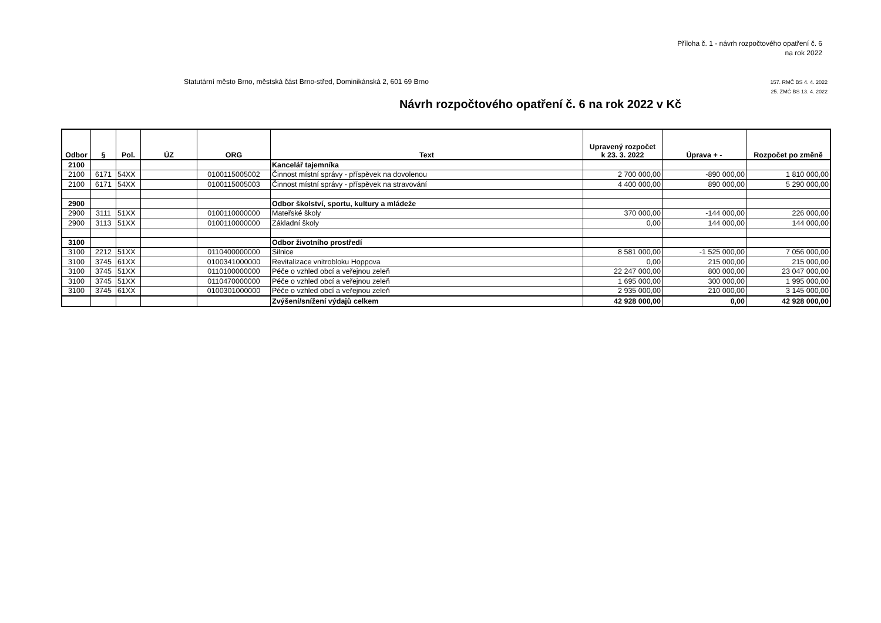Příloha č. 1 - návrh rozpočtového opatření č. 6
na rok 2022
Statutární město Brno, městská část Brno-střed, Dominikánská 2, 601 69 Brno
157. RMČ BS 4. 4. 2022
25. ZMČ BS 13. 4. 2022
Návrh rozpočtového opatření č. 6 na rok 2022 v Kč
| Odbor | § | Pol. | ÚZ | ORG | Text | Upravený rozpočet k 23. 3. 2022 | Úprava + - | Rozpočet po změně |
| --- | --- | --- | --- | --- | --- | --- | --- | --- |
| 2100 | | | | | Kancelář tajemníka | | | |
| 2100 | 6171 | 54XX | | 0100115005002 | Činnost místní správy - příspěvek na dovolenou | 2 700 000,00 | -890 000,00 | 1 810 000,00 |
| 2100 | 6171 | 54XX | | 0100115005003 | Činnost místní správy - příspěvek na stravování | 4 400 000,00 | 890 000,00 | 5 290 000,00 |
| 2900 | | | | | Odbor školství, sportu, kultury a mládeže | | | |
| 2900 | 3111 | 51XX | | 0100110000000 | Mateřské školy | 370 000,00 | -144 000,00 | 226 000,00 |
| 2900 | 3113 | 51XX | | 0100110000000 | Základní školy | 0,00 | 144 000,00 | 144 000,00 |
| 3100 | | | | | Odbor životního prostředí | | | |
| 3100 | 2212 | 51XX | | 0110400000000 | Silnice | 8 581 000,00 | -1 525 000,00 | 7 056 000,00 |
| 3100 | 3745 | 61XX | | 0100341000000 | Revitalizace vnitrobloku Hoppova | 0,00 | 215 000,00 | 215 000,00 |
| 3100 | 3745 | 51XX | | 0110100000000 | Péče o vzhled obcí a veřejnou zeleň | 22 247 000,00 | 800 000,00 | 23 047 000,00 |
| 3100 | 3745 | 51XX | | 0110470000000 | Péče o vzhled obcí a veřejnou zeleň | 1 695 000,00 | 300 000,00 | 1 995 000,00 |
| 3100 | 3745 | 61XX | | 0100301000000 | Péče o vzhled obcí a veřejnou zeleň | 2 935 000,00 | 210 000,00 | 3 145 000,00 |
| | | | | | Zvýšení/snížení výdajů celkem | 42 928 000,00 | 0,00 | 42 928 000,00 |